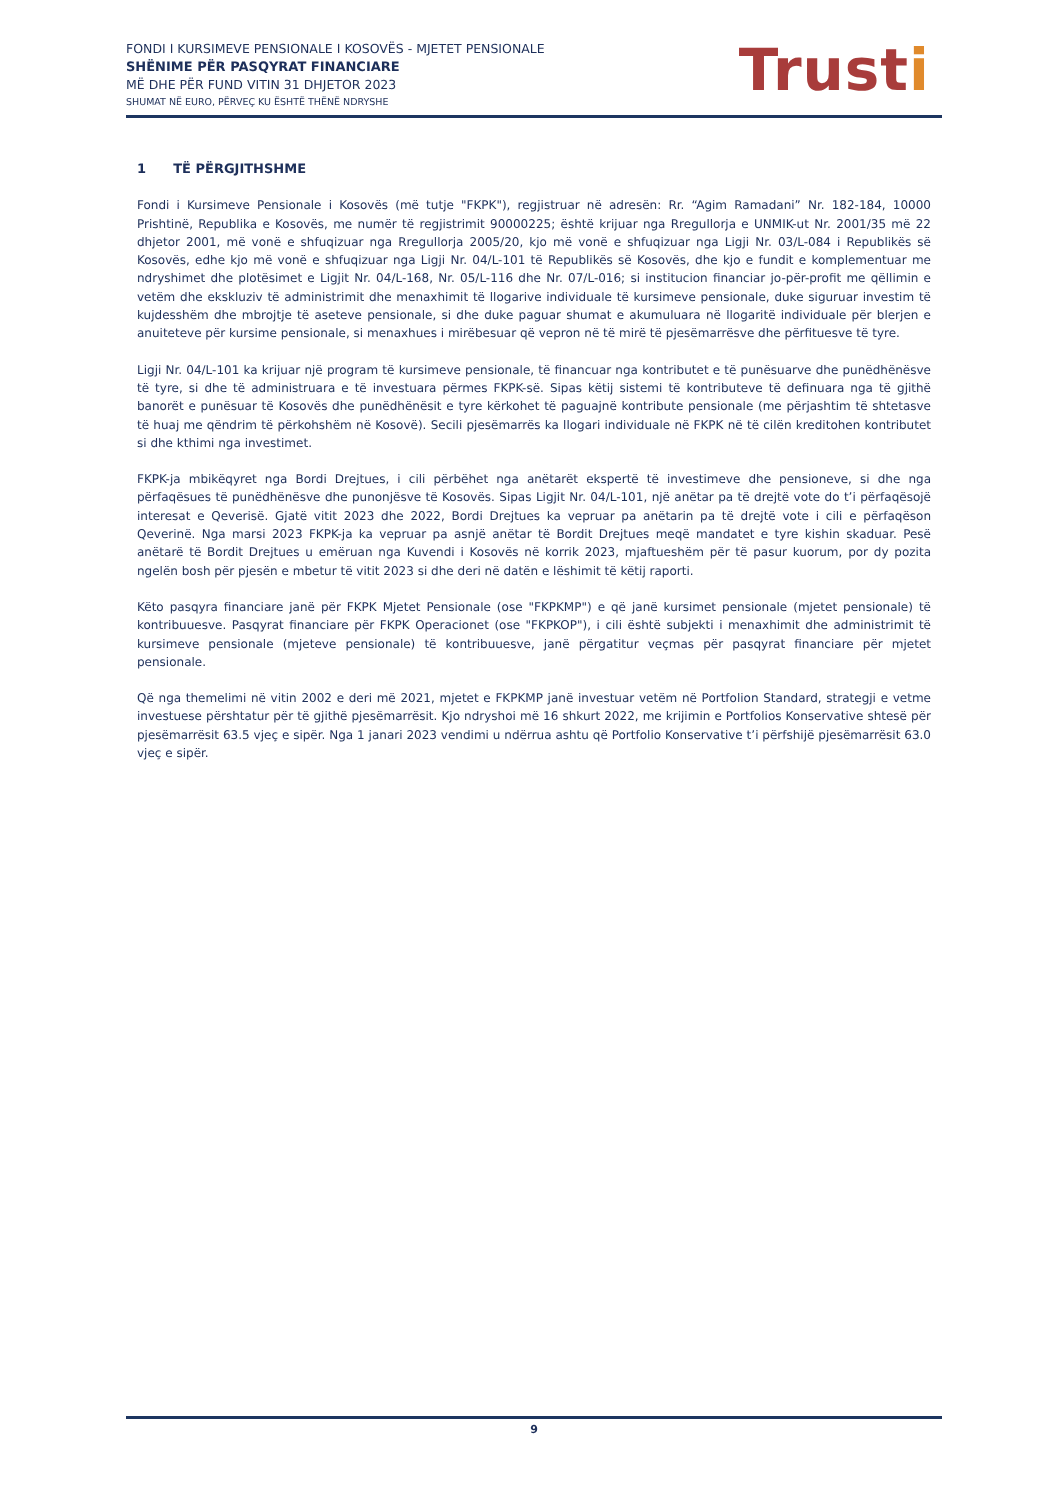FONDI I KURSIMEVE PENSIONALE I KOSOVËS - MJETET PENSIONALE
SHËNIME PËR PASQYRAT FINANCIARE
MË DHE PËR FUND VITIN 31 DHJETOR 2023
SHUMAT NË EURO, PËRVEÇ KU ËSHTË THËNË NDRYSHE
Trusti
1 TË PËRGJITHSHME
Fondi i Kursimeve Pensionale i Kosovës (më tutje "FKPK"), regjistruar në adresën: Rr. “Agim Ramadani” Nr. 182-184, 10000 Prishtinë, Republika e Kosovës, me numër të regjistrimit 90000225; është krijuar nga Rregullorja e UNMIK-ut Nr. 2001/35 më 22 dhjetor 2001, më vonë e shfuqizuar nga Rregullorja 2005/20, kjo më vonë e shfuqizuar nga Ligji Nr. 03/L-084 i Republikës së Kosovës, edhe kjo më vonë e shfuqizuar nga Ligji Nr. 04/L-101 të Republikës së Kosovës, dhe kjo e fundit e komplementuar me ndryshimet dhe plotësimet e Ligjit Nr. 04/L-168, Nr. 05/L-116 dhe Nr. 07/L-016; si institucion financiar jo-për-profit me qëllimin e vetëm dhe ekskluziv të administrimit dhe menaxhimit të llogarive individuale të kursimeve pensionale, duke siguruar investim të kujdesshëm dhe mbrojtje të aseteve pensionale, si dhe duke paguar shumat e akumuluara në llogaritë individuale për blerjen e anuiteteve për kursime pensionale, si menaxhues i mirëbesuar që vepron në të mirë të pjesëmarrësve dhe përfituesve të tyre.
Ligji Nr. 04/L-101 ka krijuar një program të kursimeve pensionale, të financuar nga kontributet e të punësuarve dhe punëdhënësve të tyre, si dhe të administruara e të investuara përmes FKPK-së. Sipas këtij sistemi të kontributeve të definuara nga të gjithë banorët e punësuar të Kosovës dhe punëdhënësit e tyre kërkohet të paguajnë kontribute pensionale (me përjashtim të shtetasve të huaj me qëndrim të përkohshëm në Kosovë). Secili pjesëmarrës ka llogari individuale në FKPK në të cilën kreditohen kontributet si dhe kthimi nga investimet.
FKPK-ja mbikëqyret nga Bordi Drejtues, i cili përbëhet nga anëtarët ekspertë të investimeve dhe pensioneve, si dhe nga përfaqësues të punëdhënësve dhe punonjësve të Kosovës. Sipas Ligjit Nr. 04/L-101, një anëtar pa të drejtë vote do t’i përfaqësojë interesat e Qeverisë. Gjatë vitit 2023 dhe 2022, Bordi Drejtues ka vepruar pa anëtarin pa të drejtë vote i cili e përfaqëson Qeverinë. Nga marsi 2023 FKPK-ja ka vepruar pa asnjë anëtar të Bordit Drejtues meqë mandatet e tyre kishin skaduar. Pesë anëtarë të Bordit Drejtues u emëruan nga Kuvendi i Kosovës në korrik 2023, mjaftueshëm për të pasur kuorum, por dy pozita ngelën bosh për pjesën e mbetur të vitit 2023 si dhe deri në datën e lëshimit të këtij raporti.
Këto pasqyra financiare janë për FKPK Mjetet Pensionale (ose "FKPKMP") e që janë kursimet pensionale (mjetet pensionale) të kontribuuesve. Pasqyrat financiare për FKPK Operacionet (ose "FKPKOP"), i cili është subjekti i menaxhimit dhe administrimit të kursimeve pensionale (mjeteve pensionale) të kontribuuesve, janë përgatitur veçmas për pasqyrat financiare për mjetet pensionale.
Që nga themelimi në vitin 2002 e deri më 2021, mjetet e FKPKMP janë investuar vetëm në Portfolion Standard, strategji e vetme investuese përshtatur për të gjithë pjesëmarrësit. Kjo ndryshoi më 16 shkurt 2022, me krijimin e Portfolios Konservative shtesë për pjesëmarrësit 63.5 vjeç e sipër. Nga 1 janari 2023 vendimi u ndërrua ashtu që Portfolio Konservative t’i përfshijë pjesëmarrësit 63.0 vjeç e sipër.
9